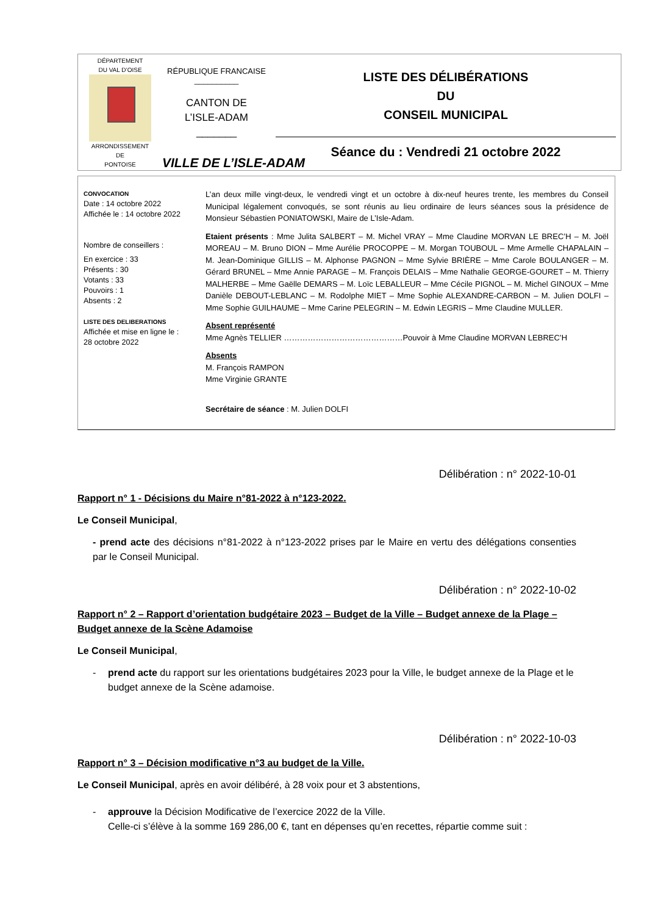DÉPARTEMENT
DU VAL D’OISE
ARRONDISSEMENT
DE
PONTOISE
RÉPUBLIQUE FRANCAISE
__________
CANTON DE
L’ISLE-ADAM
_______
VILLE DE L’ISLE-ADAM
LISTE DES DÉLIBÉRATIONS
DU
CONSEIL MUNICIPAL
Séance du : Vendredi 21 octobre 2022
CONVOCATION
Date : 14 octobre 2022
Affichée le : 14 octobre 2022
Nombre de conseillers :
En exercice : 33
Présents : 30
Votants : 33
Pouvoirs : 1
Absents : 2
LISTE DES DELIBERATIONS
Affichée et mise en ligne le :
28 octobre 2022
L’an deux mille vingt-deux, le vendredi vingt et un octobre à dix-neuf heures trente, les membres du Conseil Municipal légalement convoqués, se sont réunis au lieu ordinaire de leurs séances sous la présidence de Monsieur Sébastien PONIATOWSKI, Maire de L’Isle-Adam.
Etaient présents : Mme Julita SALBERT – M. Michel VRAY – Mme Claudine MORVAN LE BREC’H – M. Joël MOREAU – M. Bruno DION – Mme Aurélie PROCOPPE – M. Morgan TOUBOUL – Mme Armelle CHAPALAIN – M. Jean-Dominique GILLIS – M. Alphonse PAGNON – Mme Sylvie BRIÈRE – Mme Carole BOULANGER – M. Gérard BRUNEL – Mme Annie PARAGE – M. François DELAIS – Mme Nathalie GEORGE-GOURET – M. Thierry MALHERBE – Mme Gaëlle DEMARS – M. Loïc LEBALLEUR – Mme Cécile PIGNOL – M. Michel GINOUX – Mme Danièle DEBOUT-LEBLANC – M. Rodolphe MIET – Mme Sophie ALEXANDRE-CARBON – M. Julien DOLFI – Mme Sophie GUILHAUME – Mme Carine PELEGRIN – M. Edwin LEGRIS – Mme Claudine MULLER.
Absent représenté
Mme Agnès TELLIER ………………………………………Pouvoir à Mme Claudine MORVAN LEBREC’H
Absents
M. François RAMPON
Mme Virginie GRANTE
Secrétaire de séance : M. Julien DOLFI
Délibération : n° 2022-10-01
Rapport n° 1 - Décisions du Maire n°81-2022 à n°123-2022.
Le Conseil Municipal,
- prend acte des décisions n°81-2022 à n°123-2022 prises par le Maire en vertu des délégations consenties par le Conseil Municipal.
Délibération : n° 2022-10-02
Rapport n° 2 – Rapport d’orientation budgétaire 2023 – Budget de la Ville – Budget annexe de la Plage – Budget annexe de la Scène Adamoise
Le Conseil Municipal,
- prend acte du rapport sur les orientations budgétaires 2023 pour la Ville, le budget annexe de la Plage et le budget annexe de la Scène adamoise.
Délibération : n° 2022-10-03
Rapport n° 3 – Décision modificative n°3 au budget de la Ville.
Le Conseil Municipal, après en avoir délibéré, à 28 voix pour et 3 abstentions,
- approuve la Décision Modificative de l’exercice 2022 de la Ville.
Celle-ci s’élève à la somme 169 286,00 €, tant en dépenses qu’en recettes, répartie comme suit :